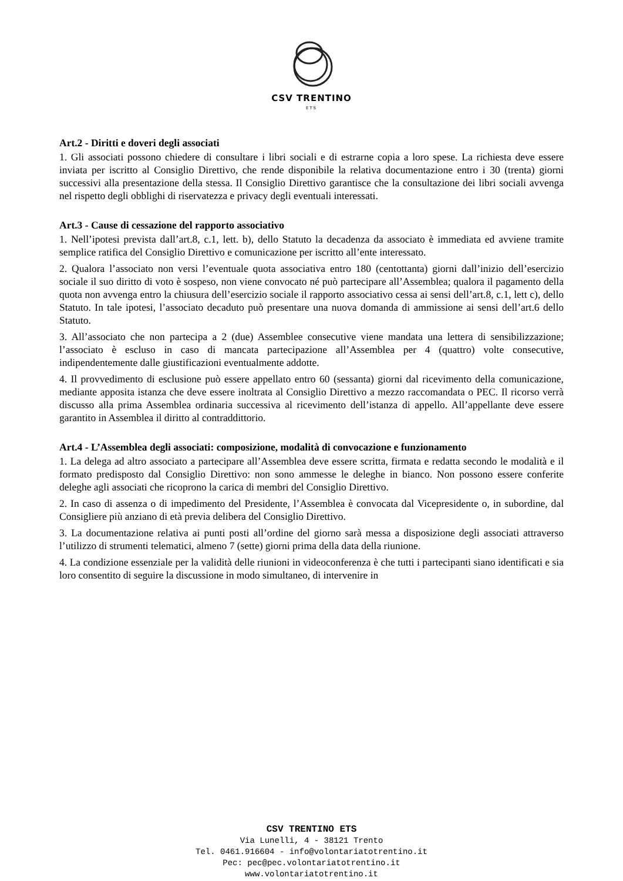CSV TRENTINO
ETS
Art.2 - Diritti e doveri degli associati
1. Gli associati possono chiedere di consultare i libri sociali e di estrarne copia a loro spese. La richiesta deve essere inviata per iscritto al Consiglio Direttivo, che rende disponibile la relativa documentazione entro i 30 (trenta) giorni successivi alla presentazione della stessa. Il Consiglio Direttivo garantisce che la consultazione dei libri sociali avvenga nel rispetto degli obblighi di riservatezza e privacy degli eventuali interessati.
Art.3 - Cause di cessazione del rapporto associativo
1. Nell’ipotesi prevista dall’art.8, c.1, lett. b), dello Statuto la decadenza da associato è immediata ed avviene tramite semplice ratifica del Consiglio Direttivo e comunicazione per iscritto all’ente interessato.
2. Qualora l’associato non versi l’eventuale quota associativa entro 180 (centottanta) giorni dall’inizio dell’esercizio sociale il suo diritto di voto è sospeso, non viene convocato né può partecipare all’Assemblea; qualora il pagamento della quota non avvenga entro la chiusura dell’esercizio sociale il rapporto associativo cessa ai sensi dell’art.8, c.1, lett c), dello Statuto. In tale ipotesi, l’associato decaduto può presentare una nuova domanda di ammissione ai sensi dell’art.6 dello Statuto.
3. All’associato che non partecipa a 2 (due) Assemblee consecutive viene mandata una lettera di sensibilizzazione; l’associato è escluso in caso di mancata partecipazione all’Assemblea per 4 (quattro) volte consecutive, indipendentemente dalle giustificazioni eventualmente addotte.
4. Il provvedimento di esclusione può essere appellato entro 60 (sessanta) giorni dal ricevimento della comunicazione, mediante apposita istanza che deve essere inoltrata al Consiglio Direttivo a mezzo raccomandata o PEC. Il ricorso verrà discusso alla prima Assemblea ordinaria successiva al ricevimento dell’istanza di appello. All’appellante deve essere garantito in Assemblea il diritto al contraddittorio.
Art.4 - L’Assemblea degli associati: composizione, modalità di convocazione e funzionamento
1. La delega ad altro associato a partecipare all’Assemblea deve essere scritta, firmata e redatta secondo le modalità e il formato predisposto dal Consiglio Direttivo: non sono ammesse le deleghe in bianco. Non possono essere conferite deleghe agli associati che ricoprono la carica di membri del Consiglio Direttivo.
2. In caso di assenza o di impedimento del Presidente, l’Assemblea è convocata dal Vicepresidente o, in subordine, dal Consigliere più anziano di età previa delibera del Consiglio Direttivo.
3. La documentazione relativa ai punti posti all’ordine del giorno sarà messa a disposizione degli associati attraverso l’utilizzo di strumenti telematici, almeno 7 (sette) giorni prima della data della riunione.
4. La condizione essenziale per la validità delle riunioni in videoconferenza è che tutti i partecipanti siano identificati e sia loro consentito di seguire la discussione in modo simultaneo, di intervenire in
CSV TRENTINO ETS
Via Lunelli, 4 - 38121 Trento
Tel. 0461.916604 - info@volontariatotrentino.it
Pec: pec@pec.volontariatotrentino.it
www.volontariatotrentino.it